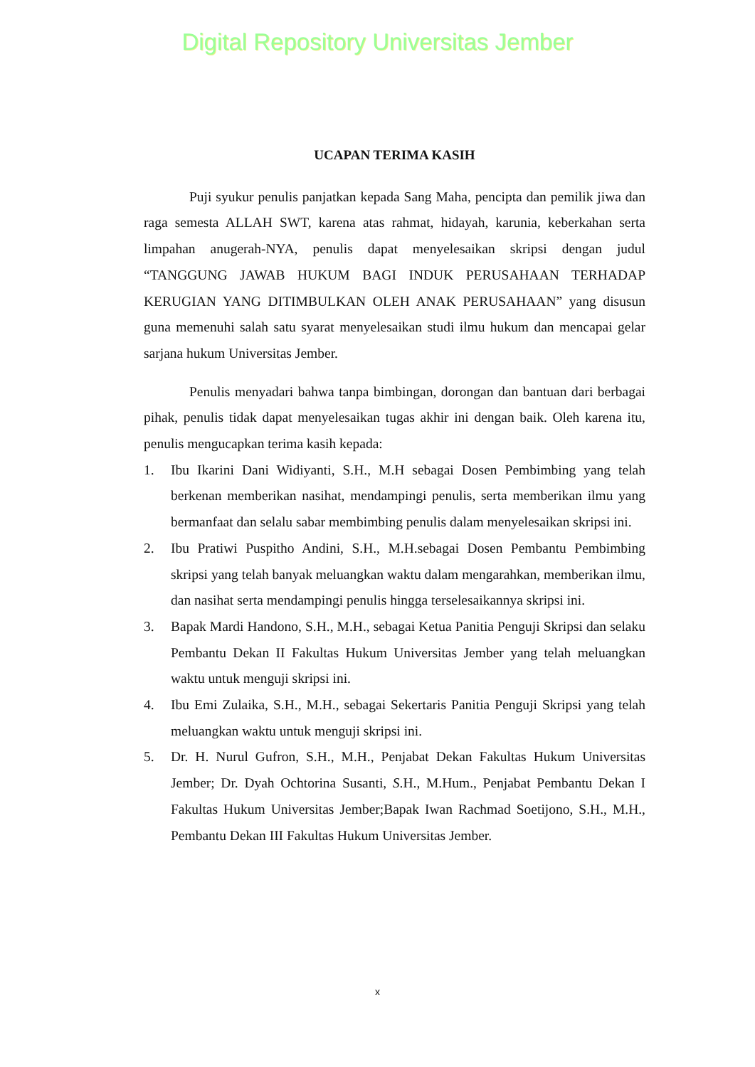Digital Repository Universitas Jember
UCAPAN TERIMA KASIH
Puji syukur penulis panjatkan kepada Sang Maha, pencipta dan pemilik jiwa dan raga semesta ALLAH SWT, karena atas rahmat, hidayah, karunia, keberkahan serta limpahan anugerah-NYA, penulis dapat menyelesaikan skripsi dengan judul “TANGGUNG JAWAB HUKUM BAGI INDUK PERUSAHAAN TERHADAP KERUGIAN YANG DITIMBULKAN OLEH ANAK PERUSAHAAN” yang disusun guna memenuhi salah satu syarat menyelesaikan studi ilmu hukum dan mencapai gelar sarjana hukum Universitas Jember.
Penulis menyadari bahwa tanpa bimbingan, dorongan dan bantuan dari berbagai pihak, penulis tidak dapat menyelesaikan tugas akhir ini dengan baik. Oleh karena itu, penulis mengucapkan terima kasih kepada:
1. Ibu Ikarini Dani Widiyanti, S.H., M.H sebagai Dosen Pembimbing yang telah berkenan memberikan nasihat, mendampingi penulis, serta memberikan ilmu yang bermanfaat dan selalu sabar membimbing penulis dalam menyelesaikan skripsi ini.
2. Ibu Pratiwi Puspitho Andini, S.H., M.H.sebagai Dosen Pembantu Pembimbing skripsi yang telah banyak meluangkan waktu dalam mengarahkan, memberikan ilmu, dan nasihat serta mendampingi penulis hingga terselesaikannya skripsi ini.
3. Bapak Mardi Handono, S.H., M.H., sebagai Ketua Panitia Penguji Skripsi dan selaku Pembantu Dekan II Fakultas Hukum Universitas Jember yang telah meluangkan waktu untuk menguji skripsi ini.
4. Ibu Emi Zulaika, S.H., M.H., sebagai Sekertaris Panitia Penguji Skripsi yang telah meluangkan waktu untuk menguji skripsi ini.
5. Dr. H. Nurul Gufron, S.H., M.H., Penjabat Dekan Fakultas Hukum Universitas Jember; Dr. Dyah Ochtorina Susanti, S.H., M.Hum., Penjabat Pembantu Dekan I Fakultas Hukum Universitas Jember;Bapak Iwan Rachmad Soetijono, S.H., M.H., Pembantu Dekan III Fakultas Hukum Universitas Jember.
x